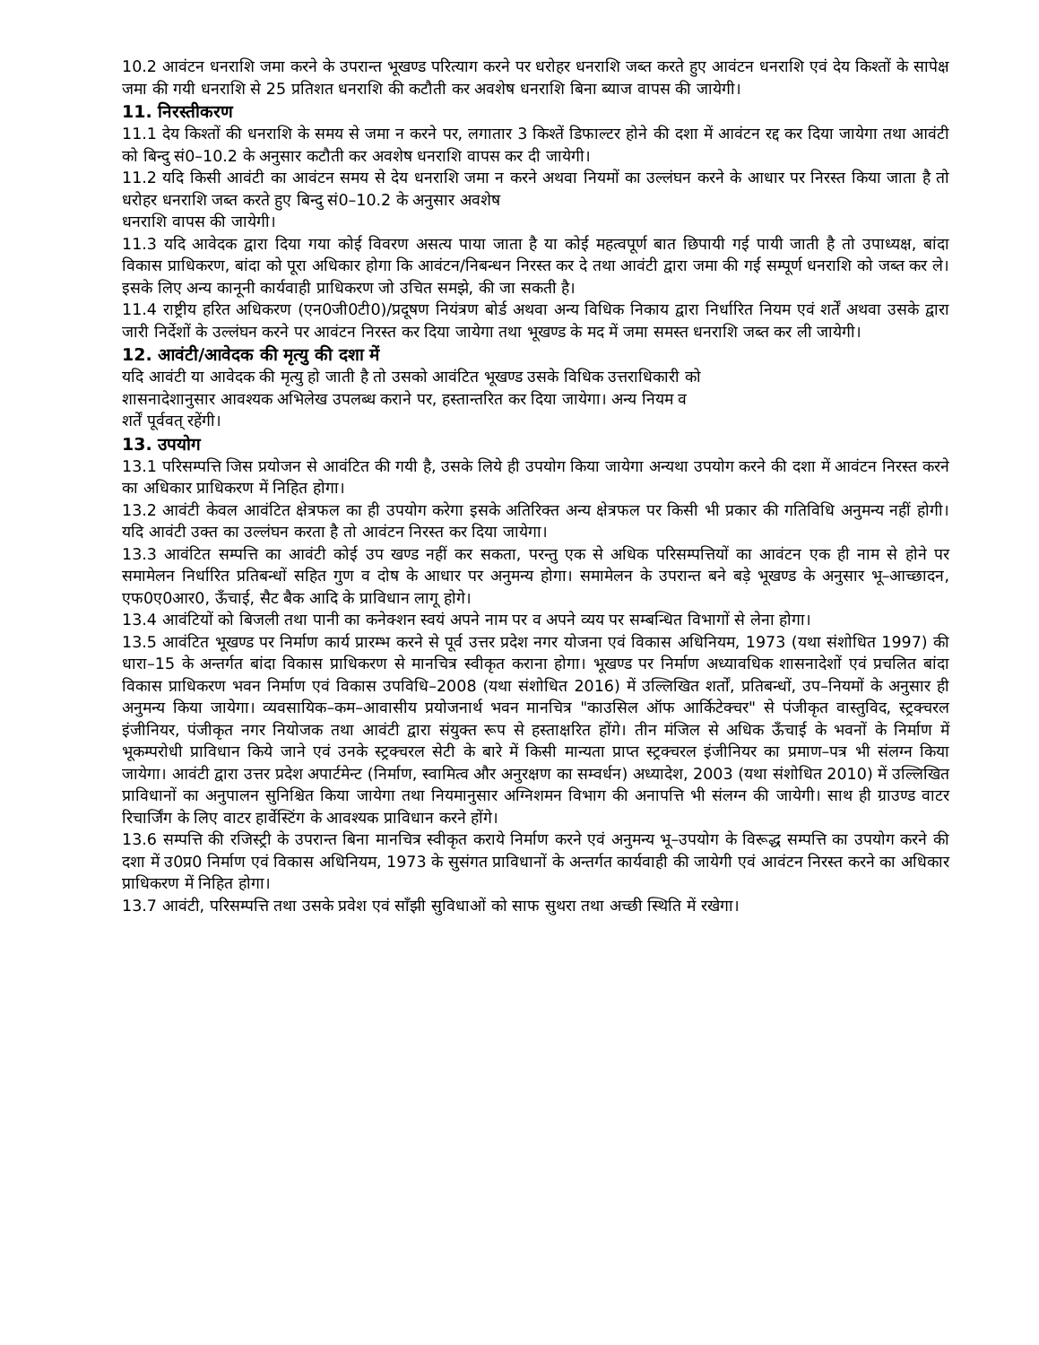10.2 आवंटन धनराशि जमा करने के उपरान्त भूखण्ड परित्याग करने पर धरोहर धनराशि जब्त करते हुए आवंटन धनराशि एवं देय किश्तों के सापेक्ष जमा की गयी धनराशि से 25 प्रतिशत धनराशि की कटौती कर अवशेष धनराशि बिना ब्याज वापस की जायेगी।
11. निरस्तीकरण
11.1 देय किश्तों की धनराशि के समय से जमा न करने पर, लगातार 3 किश्तें डिफाल्टर होने की दशा में आवंटन रद्द कर दिया जायेगा तथा आवंटी को बिन्दु सं0–10.2 के अनुसार कटौती कर अवशेष धनराशि वापस कर दी जायेगी।
11.2 यदि किसी आवंटी का आवंटन समय से देय धनराशि जमा न करने अथवा नियमों का उल्लंघन करने के आधार पर निरस्त किया जाता है तो धरोहर धनराशि जब्त करते हुए बिन्दु सं0–10.2 के अनुसार अवशेष
धनराशि वापस की जायेगी।
11.3 यदि आवेदक द्वारा दिया गया कोई विवरण असत्य पाया जाता है या कोई महत्वपूर्ण बात छिपायी गई पायी जाती है तो उपाध्यक्ष, बांदा विकास प्राधिकरण, बांदा को पूरा अधिकार होगा कि आवंटन/निबन्धन निरस्त कर दे तथा आवंटी द्वारा जमा की गई सम्पूर्ण धनराशि को जब्त कर ले। इसके लिए अन्य कानूनी कार्यवाही प्राधिकरण जो उचित समझे, की जा सकती है।
11.4 राष्ट्रीय हरित अधिकरण (एन0जी0टी0)/प्रदूषण नियंत्रण बोर्ड अथवा अन्य विधिक निकाय द्वारा निर्धारित नियम एवं शर्तें अथवा उसके द्वारा जारी निर्देशों के उल्लंघन करने पर आवंटन निरस्त कर दिया जायेगा तथा भूखण्ड के मद में जमा समस्त धनराशि जब्त कर ली जायेगी।
12. आवंटी/आवेदक की मृत्यु की दशा में
यदि आवंटी या आवेदक की मृत्यु हो जाती है तो उसको आवंटित भूखण्ड उसके विधिक उत्तराधिकारी को
शासनादेशानुसार आवश्यक अभिलेख उपलब्ध कराने पर, हस्तान्तरित कर दिया जायेगा। अन्य नियम व
शर्तें पूर्ववत् रहेंगी।
13. उपयोग
13.1 परिसम्पत्ति जिस प्रयोजन से आवंटित की गयी है, उसके लिये ही उपयोग किया जायेगा अन्यथा उपयोग करने की दशा में आवंटन निरस्त करने का अधिकार प्राधिकरण में निहित होगा।
13.2 आवंटी केवल आवंटित क्षेत्रफल का ही उपयोग करेगा इसके अतिरिक्त अन्य क्षेत्रफल पर किसी भी प्रकार की गतिविधि अनुमन्य नहीं होगी। यदि आवंटी उक्त का उल्लंघन करता है तो आवंटन निरस्त कर दिया जायेगा।
13.3 आवंटित सम्पत्ति का आवंटी कोई उप खण्ड नहीं कर सकता, परन्तु एक से अधिक परिसम्पत्तियों का आवंटन एक ही नाम से होने पर समामेलन निर्धारित प्रतिबन्धों सहित गुण व दोष के आधार पर अनुमन्य होगा। समामेलन के उपरान्त बने बड़े भूखण्ड के अनुसार भू–आच्छादन, एफ0ए0आर0, ऊँचाई, सैट बैक आदि के प्राविधान लागू होगे।
13.4 आवंटियों को बिजली तथा पानी का कनेक्शन स्वयं अपने नाम पर व अपने व्यय पर सम्बन्धित विभागों से लेना होगा।
13.5 आवंटित भूखण्ड पर निर्माण कार्य प्रारम्भ करने से पूर्व उत्तर प्रदेश नगर योजना एवं विकास अधिनियम, 1973 (यथा संशोधित 1997) की धारा–15 के अन्तर्गत बांदा विकास प्राधिकरण से मानचित्र स्वीकृत कराना होगा। भूखण्ड पर निर्माण अध्यावधिक शासनादेशों एवं प्रचलित बांदा विकास प्राधिकरण भवन निर्माण एवं विकास उपविधि–2008 (यथा संशोधित 2016) में उल्लिखित शर्तों, प्रतिबन्धों, उप–नियमों के अनुसार ही अनुमन्य किया जायेगा। व्यवसायिक–कम–आवासीय प्रयोजनार्थ भवन मानचित्र "काउसिल ऑफ आर्किटेक्चर" से पंजीकृत वास्तुविद, स्ट्रक्चरल इंजीनियर, पंजीकृत नगर नियोजक तथा आवंटी द्वारा संयुक्त रूप से हस्ताक्षरित होंगे। तीन मंजिल से अधिक ऊँचाई के भवनों के निर्माण में भूकम्परोधी प्राविधान किये जाने एवं उनके स्ट्रक्चरल सेटी के बारे में किसी मान्यता प्राप्त स्ट्रक्चरल इंजीनियर का प्रमाण–पत्र भी संलग्न किया जायेगा। आवंटी द्वारा उत्तर प्रदेश अपार्टमेन्ट (निर्माण, स्वामित्व और अनुरक्षण का सम्वर्धन) अध्यादेश, 2003 (यथा संशोधित 2010) में उल्लिखित प्राविधानों का अनुपालन सुनिश्चित किया जायेगा तथा नियमानुसार अग्निशमन विभाग की अनापत्ति भी संलग्न की जायेगी। साथ ही ग्राउण्ड वाटर रिचार्जिंग के लिए वाटर हार्वेस्टिंग के आवश्यक प्राविधान करने होंगे।
13.6 सम्पत्ति की रजिस्ट्री के उपरान्त बिना मानचित्र स्वीकृत कराये निर्माण करने एवं अनुमन्य भू–उपयोग के विरूद्ध सम्पत्ति का उपयोग करने की दशा में उ0प्र0 निर्माण एवं विकास अधिनियम, 1973 के सुसंगत प्राविधानों के अन्तर्गत कार्यवाही की जायेगी एवं आवंटन निरस्त करने का अधिकार प्राधिकरण में निहित होगा।
13.7 आवंटी, परिसम्पत्ति तथा उसके प्रवेश एवं साँझी सुविधाओं को साफ सुथरा तथा अच्छी स्थिति में रखेगा।